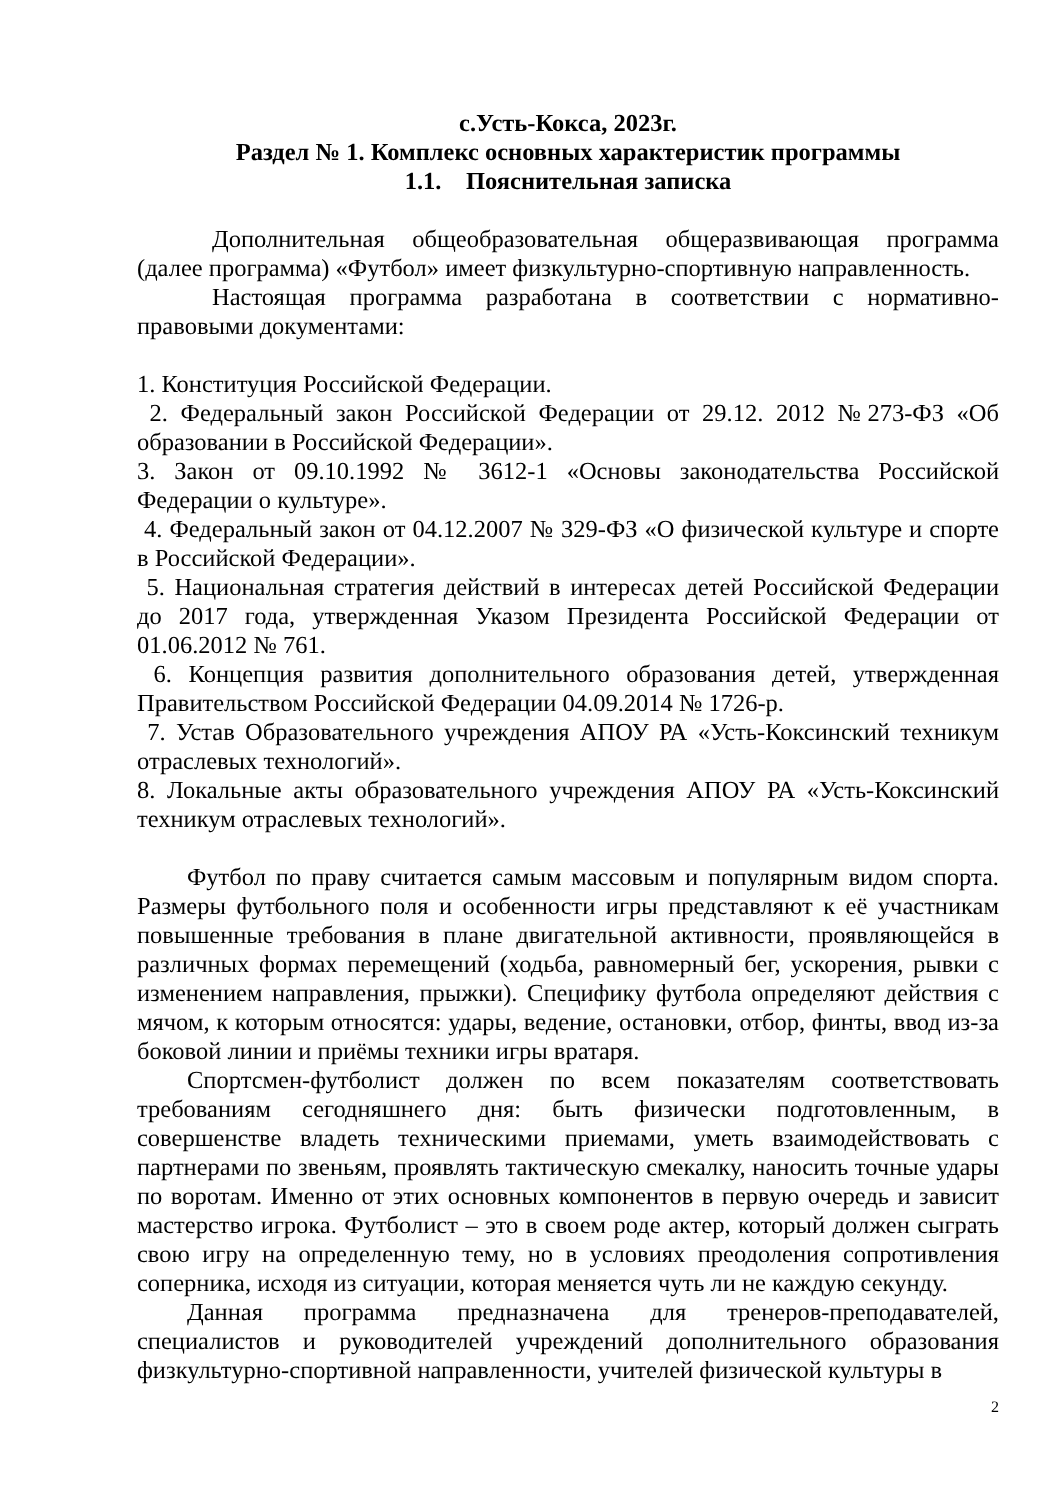с.Усть-Кокса, 2023г.
Раздел № 1. Комплекс основных характеристик программы
1.1. Пояснительная записка
Дополнительная общеобразовательная общеразвивающая программа (далее программа) «Футбол» имеет физкультурно-спортивную направленность.
Настоящая программа разработана в соответствии с нормативно-правовыми документами:
1. Конституция Российской Федерации.
2. Федеральный закон Российской Федерации от 29.12. 2012 №273-ФЗ «Об образовании в Российской Федерации».
3. Закон от 09.10.1992 № 3612-1 «Основы законодательства Российской Федерации о культуре».
4. Федеральный закон от 04.12.2007 № 329-ФЗ «О физической культуре и спорте в Российской Федерации».
5. Национальная стратегия действий в интересах детей Российской Федерации до 2017 года, утвержденная Указом Президента Российской Федерации от 01.06.2012 № 761.
6. Концепция развития дополнительного образования детей, утвержденная Правительством Российской Федерации 04.09.2014 № 1726-р.
7. Устав Образовательного учреждения АПОУ РА «Усть-Коксинский техникум отраслевых технологий».
8. Локальные акты образовательного учреждения АПОУ РА «Усть-Коксинский техникум отраслевых технологий».
Футбол по праву считается самым массовым и популярным видом спорта. Размеры футбольного поля и особенности игры представляют к её участникам повышенные требования в плане двигательной активности, проявляющейся в различных формах перемещений (ходьба, равномерный бег, ускорения, рывки с изменением направления, прыжки). Специфику футбола определяют действия с мячом, к которым относятся: удары, ведение, остановки, отбор, финты, ввод из-за боковой линии и приёмы техники игры вратаря.
Спортсмен-футболист должен по всем показателям соответствовать требованиям сегодняшнего дня: быть физически подготовленным, в совершенстве владеть техническими приемами, уметь взаимодействовать с партнерами по звеньям, проявлять тактическую смекалку, наносить точные удары по воротам. Именно от этих основных компонентов в первую очередь и зависит мастерство игрока. Футболист – это в своем роде актер, который должен сыграть свою игру на определенную тему, но в условиях преодоления сопротивления соперника, исходя из ситуации, которая меняется чуть ли не каждую секунду.
Данная программа предназначена для тренеров-преподавателей, специалистов и руководителей учреждений дополнительного образования физкультурно-спортивной направленности, учителей физической культуры в
2